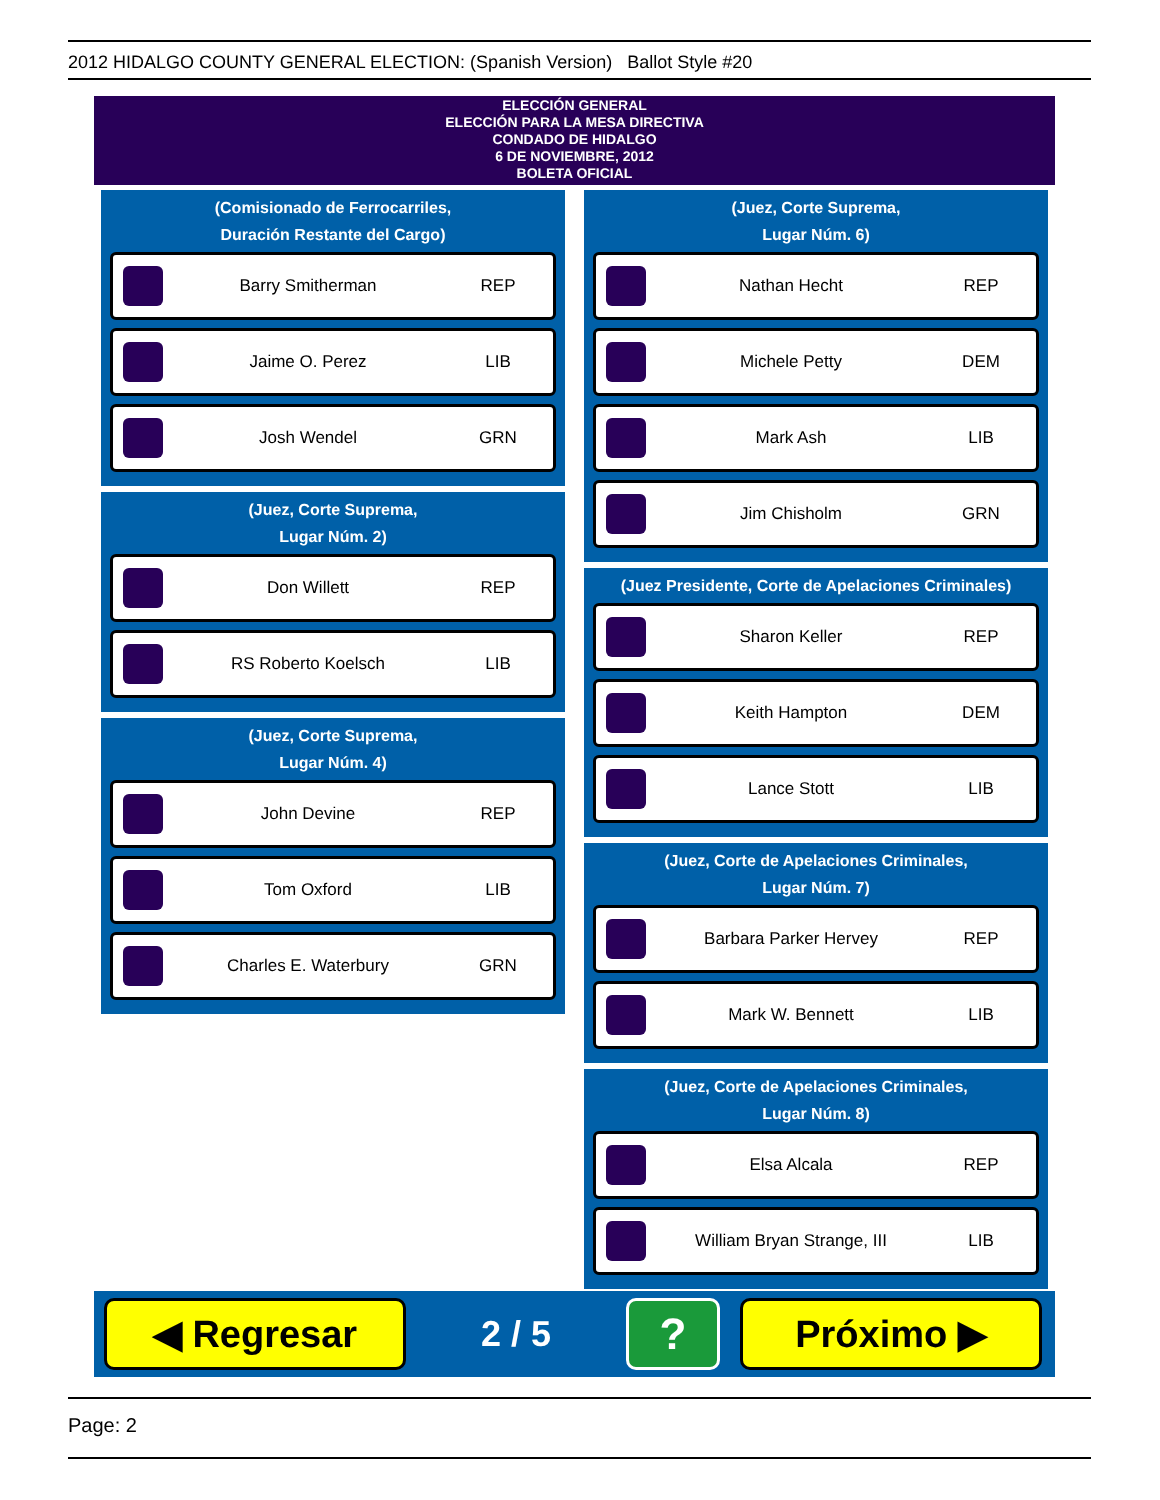2012 HIDALGO COUNTY GENERAL ELECTION: (Spanish Version) Ballot Style #20
ELECCIÓN GENERAL
ELECCIÓN PARA LA MESA DIRECTIVA
CONDADO DE HIDALGO
6 DE NOVIEMBRE, 2012
BOLETA OFICIAL
(Comisionado de Ferrocarriles,
Duración Restante del Cargo)
Barry Smitherman REP
Jaime O. Perez LIB
Josh Wendel GRN
(Juez, Corte Suprema,
Lugar Núm. 2)
Don Willett REP
RS Roberto Koelsch LIB
(Juez, Corte Suprema,
Lugar Núm. 4)
John Devine REP
Tom Oxford LIB
Charles E. Waterbury GRN
(Juez, Corte Suprema,
Lugar Núm. 6)
Nathan Hecht REP
Michele Petty DEM
Mark Ash LIB
Jim Chisholm GRN
(Juez Presidente, Corte de Apelaciones Criminales)
Sharon Keller REP
Keith Hampton DEM
Lance Stott LIB
(Juez, Corte de Apelaciones Criminales,
Lugar Núm. 7)
Barbara Parker Hervey REP
Mark W. Bennett LIB
(Juez, Corte de Apelaciones Criminales,
Lugar Núm. 8)
Elsa Alcala REP
William Bryan Strange, III LIB
◀ Regresar
2 / 5
?
Próximo ▶
Page: 2